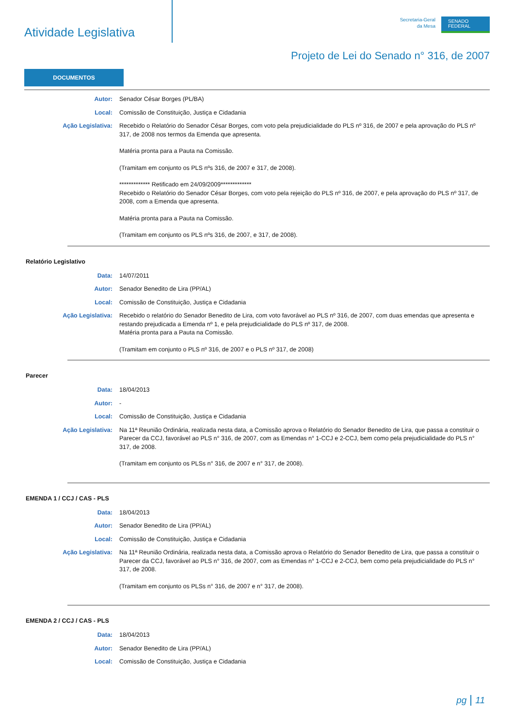Atividade Legislativa
Secretaria-Geral
da Mesa
SENADO
FEDERAL
Projeto de Lei do Senado n° 316, de 2007
DOCUMENTOS
Autor: Senador César Borges (PL/BA)
Local: Comissão de Constituição, Justiça e Cidadania
Ação Legislativa: Recebido o Relatório do Senador César Borges, com voto pela prejudicialidade do PLS nº 316, de 2007 e pela aprovação do PLS nº 317, de 2008 nos termos da Emenda que apresenta.
Matéria pronta para a Pauta na Comissão.
(Tramitam em conjunto os PLS nºs 316, de 2007 e 317, de 2008).
************* Retificado em 24/09/2009*************
Recebido o Relatório do Senador César Borges, com voto pela rejeição do PLS nº 316, de 2007, e pela aprovação do PLS nº 317, de 2008, com a Emenda que apresenta.
Matéria pronta para a Pauta na Comissão.
(Tramitam em conjunto os PLS nºs 316, de 2007, e 317, de 2008).
Relatório Legislativo
Data: 14/07/2011
Autor: Senador Benedito de Lira (PP/AL)
Local: Comissão de Constituição, Justiça e Cidadania
Ação Legislativa: Recebido o relatório do Senador Benedito de Lira, com voto favorável ao PLS nº 316, de 2007, com duas emendas que apresenta e restando prejudicada a Emenda nº 1, e pela prejudicialidade do PLS nº 317, de 2008.
Matéria pronta para a Pauta na Comissão.
(Tramitam em conjunto o PLS nº 316, de 2007 e o PLS nº 317, de 2008)
Parecer
Data: 18/04/2013
Autor: -
Local: Comissão de Constituição, Justiça e Cidadania
Ação Legislativa: Na 11ª Reunião Ordinária, realizada nesta data, a Comissão aprova o Relatório do Senador Benedito de Lira, que passa a constituir o Parecer da CCJ, favorável ao PLS n° 316, de 2007, com as Emendas n° 1-CCJ e 2-CCJ, bem como pela prejudicialidade do PLS n° 317, de 2008.
(Tramitam em conjunto os PLSs n° 316, de 2007 e n° 317, de 2008).
EMENDA 1 / CCJ / CAS - PLS
Data: 18/04/2013
Autor: Senador Benedito de Lira (PP/AL)
Local: Comissão de Constituição, Justiça e Cidadania
Ação Legislativa: Na 11ª Reunião Ordinária, realizada nesta data, a Comissão aprova o Relatório do Senador Benedito de Lira, que passa a constituir o Parecer da CCJ, favorável ao PLS n° 316, de 2007, com as Emendas n° 1-CCJ e 2-CCJ, bem como pela prejudicialidade do PLS n° 317, de 2008.
(Tramitam em conjunto os PLSs n° 316, de 2007 e n° 317, de 2008).
EMENDA 2 / CCJ / CAS - PLS
Data: 18/04/2013
Autor: Senador Benedito de Lira (PP/AL)
Local: Comissão de Constituição, Justiça e Cidadania
pg 11